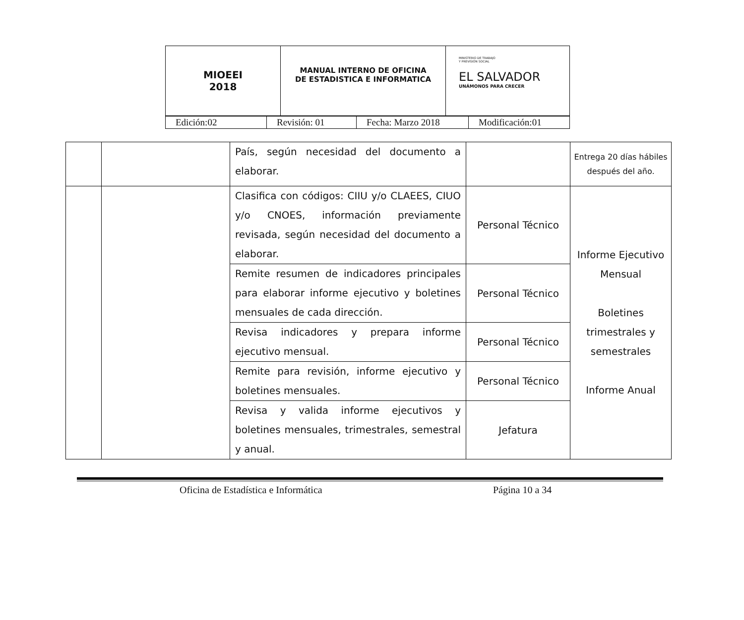| MIOEEI 2018 | MANUAL INTERNO DE OFICINA DE ESTADISTICA E INFORMATICA | MINISTERIO DE TRABAJO Y PREVISIÓN SOCIAL EL SALVADOR UNÁMONOS PARA CRECER |
| Edición:02 | Revisión: 01 | Fecha: Marzo 2018 | Modificación:01 |
| | | País, según necesidad del documento a elaborar. | | Entrega 20 días hábiles después del año. |
| | | Clasifica con códigos: CIIU y/o CLAEES, CIUO y/o CNOES, información previamente revisada, según necesidad del documento a elaborar. | Personal Técnico | Informe Ejecutivo Mensual Boletines trimestrales y semestrales Informe Anual |
| | | Remite resumen de indicadores principales para elaborar informe ejecutivo y boletines mensuales de cada dirección. | Personal Técnico | |
| | | Revisa indicadores y prepara informe ejecutivo mensual. | Personal Técnico | |
| | | Remite para revisión, informe ejecutivo y boletines mensuales. | Personal Técnico | |
| | | Revisa y valida informe ejecutivos y boletines mensuales, trimestrales, semestral y anual. | Jefatura | |
Oficina de Estadística e Informática Página 10 a 34